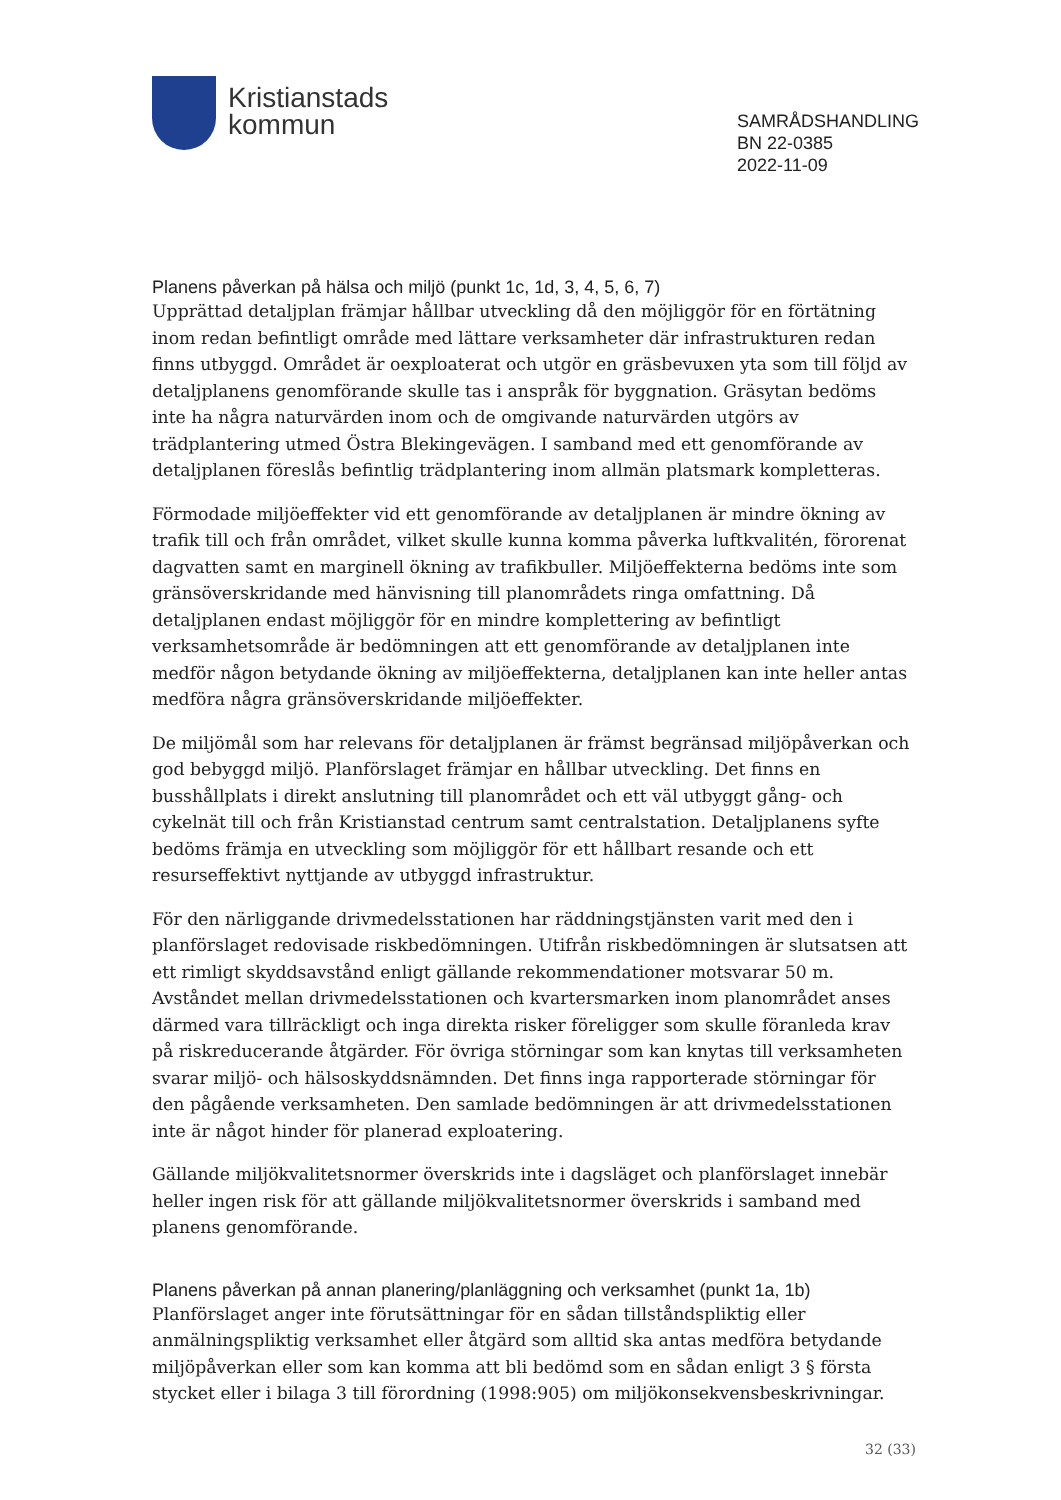Kristianstads
kommun
SAMRÅDSHANDLING
BN 22-0385
2022-11-09
Planens påverkan på hälsa och miljö (punkt 1c, 1d, 3, 4, 5, 6, 7)
Upprättad detaljplan främjar hållbar utveckling då den möjliggör för en förtätning inom redan befintligt område med lättare verksamheter där infrastrukturen redan finns utbyggd. Området är oexploaterat och utgör en gräsbevuxen yta som till följd av detaljplanens genomförande skulle tas i anspråk för byggnation. Gräsytan bedöms inte ha några naturvärden inom och de omgivande naturvärden utgörs av trädplantering utmed Östra Blekingevägen. I samband med ett genomförande av detaljplanen föreslås befintlig trädplantering inom allmän platsmark kompletteras.
Förmodade miljöeffekter vid ett genomförande av detaljplanen är mindre ökning av trafik till och från området, vilket skulle kunna komma påverka luftkvalitén, förorenat dagvatten samt en marginell ökning av trafikbuller. Miljöeffekterna bedöms inte som gränsöverskridande med hänvisning till planområdets ringa omfattning. Då detaljplanen endast möjliggör för en mindre komplettering av befintligt verksamhetsområde är bedömningen att ett genomförande av detaljplanen inte medför någon betydande ökning av miljöeffekterna, detaljplanen kan inte heller antas medföra några gränsöverskridande miljöeffekter.
De miljömål som har relevans för detaljplanen är främst begränsad miljöpåverkan och god bebyggd miljö. Planförslaget främjar en hållbar utveckling. Det finns en busshållplats i direkt anslutning till planområdet och ett väl utbyggt gång- och cykelnät till och från Kristianstad centrum samt centralstation. Detaljplanens syfte bedöms främja en utveckling som möjliggör för ett hållbart resande och ett resurseffektivt nyttjande av utbyggd infrastruktur.
För den närliggande drivmedelsstationen har räddningstjänsten varit med den i planförslaget redovisade riskbedömningen. Utifrån riskbedömningen är slutsatsen att ett rimligt skyddsavstånd enligt gällande rekommendationer motsvarar 50 m. Avståndet mellan drivmedelsstationen och kvartersmarken inom planområdet anses därmed vara tillräckligt och inga direkta risker föreligger som skulle föranleda krav på riskreducerande åtgärder. För övriga störningar som kan knytas till verksamheten svarar miljö- och hälsoskyddsnämnden. Det finns inga rapporterade störningar för den pågående verksamheten. Den samlade bedömningen är att drivmedelsstationen inte är något hinder för planerad exploatering.
Gällande miljökvalitetsnormer överskrids inte i dagsläget och planförslaget innebär heller ingen risk för att gällande miljökvalitetsnormer överskrids i samband med planens genomförande.
Planens påverkan på annan planering/planläggning och verksamhet (punkt 1a, 1b)
Planförslaget anger inte förutsättningar för en sådan tillståndspliktig eller anmälningspliktig verksamhet eller åtgärd som alltid ska antas medföra betydande miljöpåverkan eller som kan komma att bli bedömd som en sådan enligt 3 § första stycket eller i bilaga 3 till förordning (1998:905) om miljökonsekvensbeskrivningar.
32 (33)